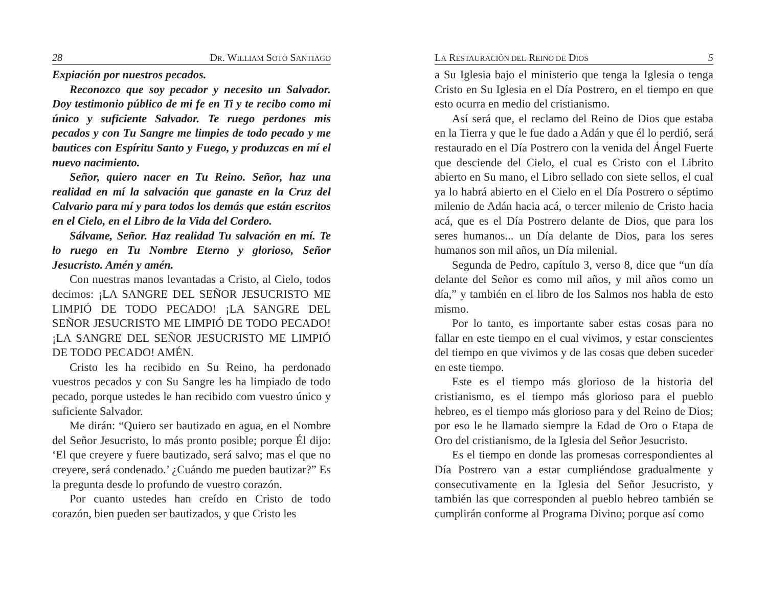28 DR. WILLIAM SOTO SANTIAGO
Expiación por nuestros pecados.
Reconozco que soy pecador y necesito un Salvador. Doy testimonio público de mi fe en Ti y te recibo como mi único y suficiente Salvador. Te ruego perdones mis pecados y con Tu Sangre me limpies de todo pecado y me bautices con Espíritu Santo y Fuego, y produzcas en mí el nuevo nacimiento.
Señor, quiero nacer en Tu Reino. Señor, haz una realidad en mí la salvación que ganaste en la Cruz del Calvario para mí y para todos los demás que están escritos en el Cielo, en el Libro de la Vida del Cordero.
Sálvame, Señor. Haz realidad Tu salvación en mí. Te lo ruego en Tu Nombre Eterno y glorioso, Señor Jesucristo. Amén y amén.
Con nuestras manos levantadas a Cristo, al Cielo, todos decimos: ¡LA SANGRE DEL SEÑOR JESUCRISTO ME LIMPIÓ DE TODO PECADO! ¡LA SANGRE DEL SEÑOR JESUCRISTO ME LIMPIÓ DE TODO PECADO! ¡LA SANGRE DEL SEÑOR JESUCRISTO ME LIMPIÓ DE TODO PECADO! AMÉN.
Cristo les ha recibido en Su Reino, ha perdonado vuestros pecados y con Su Sangre les ha limpiado de todo pecado, porque ustedes le han recibido com vuestro único y suficiente Salvador.
Me dirán: “Quiero ser bautizado en agua, en el Nombre del Señor Jesucristo, lo más pronto posible; porque Él dijo: ‘El que creyere y fuere bautizado, será salvo; mas el que no creyere, será condenado.’ ¿Cuándo me pueden bautizar?” Es la pregunta desde lo profundo de vuestro corazón.
Por cuanto ustedes han creído en Cristo de todo corazón, bien pueden ser bautizados, y que Cristo les
LA RESTAURACIÓN DEL REINO DE DIOS 5
a Su Iglesia bajo el ministerio que tenga la Iglesia o tenga Cristo en Su Iglesia en el Día Postrero, en el tiempo en que esto ocurra en medio del cristianismo.
Así será que, el reclamo del Reino de Dios que estaba en la Tierra y que le fue dado a Adán y que él lo perdió, será restaurado en el Día Postrero con la venida del Ángel Fuerte que desciende del Cielo, el cual es Cristo con el Librito abierto en Su mano, el Libro sellado con siete sellos, el cual ya lo habrá abierto en el Cielo en el Día Postrero o séptimo milenio de Adán hacia acá, o tercer milenio de Cristo hacia acá, que es el Día Postrero delante de Dios, que para los seres humanos... un Día delante de Dios, para los seres humanos son mil años, un Día milenial.
Segunda de Pedro, capítulo 3, verso 8, dice que “un día delante del Señor es como mil años, y mil años como un día,” y también en el libro de los Salmos nos habla de esto mismo.
Por lo tanto, es importante saber estas cosas para no fallar en este tiempo en el cual vivimos, y estar conscientes del tiempo en que vivimos y de las cosas que deben suceder en este tiempo.
Este es el tiempo más glorioso de la historia del cristianismo, es el tiempo más glorioso para el pueblo hebreo, es el tiempo más glorioso para y del Reino de Dios; por eso le he llamado siempre la Edad de Oro o Etapa de Oro del cristianismo, de la Iglesia del Señor Jesucristo.
Es el tiempo en donde las promesas correspondientes al Día Postrero van a estar cumpliéndose gradualmente y consecutivamente en la Iglesia del Señor Jesucristo, y también las que corresponden al pueblo hebreo también se cumplirán conforme al Programa Divino; porque así como